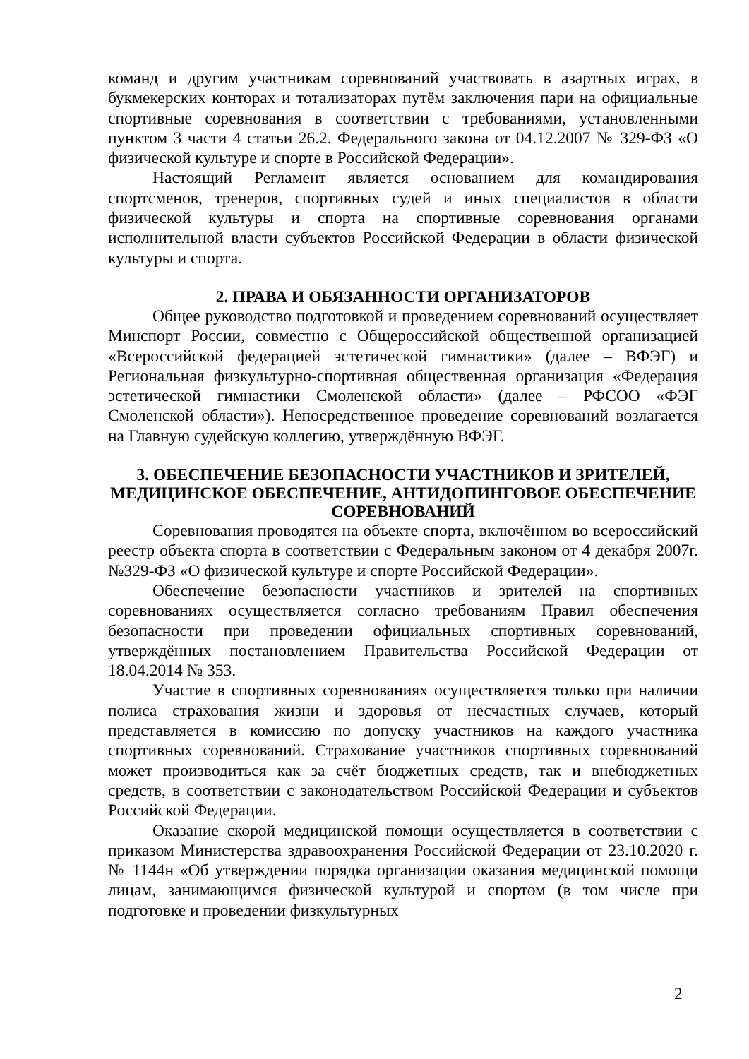команд и другим участникам соревнований участвовать в азартных играх, в букмекерских конторах и тотализаторах путём заключения пари на официальные спортивные соревнования в соответствии с требованиями, установленными пунктом 3 части 4 статьи 26.2. Федерального закона от 04.12.2007 № 329-ФЗ «О физической культуре и спорте в Российской Федерации».
Настоящий Регламент является основанием для командирования спортсменов, тренеров, спортивных судей и иных специалистов в области физической культуры и спорта на спортивные соревнования органами исполнительной власти субъектов Российской Федерации в области физической культуры и спорта.
2. ПРАВА И ОБЯЗАННОСТИ ОРГАНИЗАТОРОВ
Общее руководство подготовкой и проведением соревнований осуществляет Минспорт России, совместно с Общероссийской общественной организацией «Всероссийской федерацией эстетической гимнастики» (далее – ВФЭГ) и Региональная физкультурно-спортивная общественная организация «Федерация эстетической гимнастики Смоленской области» (далее – РФСОО «ФЭГ Смоленской области»). Непосредственное проведение соревнований возлагается на Главную судейскую коллегию, утверждённую ВФЭГ.
3. ОБЕСПЕЧЕНИЕ БЕЗОПАСНОСТИ УЧАСТНИКОВ И ЗРИТЕЛЕЙ, МЕДИЦИНСКОЕ ОБЕСПЕЧЕНИЕ, АНТИДОПИНГОВОЕ ОБЕСПЕЧЕНИЕ СОРЕВНОВАНИЙ
Соревнования проводятся на объекте спорта, включённом во всероссийский реестр объекта спорта в соответствии с Федеральным законом от 4 декабря 2007г. №329-ФЗ «О физической культуре и спорте Российской Федерации».
Обеспечение безопасности участников и зрителей на спортивных соревнованиях осуществляется согласно требованиям Правил обеспечения безопасности при проведении официальных спортивных соревнований, утверждённых постановлением Правительства Российской Федерации от 18.04.2014 № 353.
Участие в спортивных соревнованиях осуществляется только при наличии полиса страхования жизни и здоровья от несчастных случаев, который представляется в комиссию по допуску участников на каждого участника спортивных соревнований. Страхование участников спортивных соревнований может производиться как за счёт бюджетных средств, так и внебюджетных средств, в соответствии с законодательством Российской Федерации и субъектов Российской Федерации.
Оказание скорой медицинской помощи осуществляется в соответствии с приказом Министерства здравоохранения Российской Федерации от 23.10.2020 г. № 1144н «Об утверждении порядка организации оказания медицинской помощи лицам, занимающимся физической культурой и спортом (в том числе при подготовке и проведении физкультурных
2